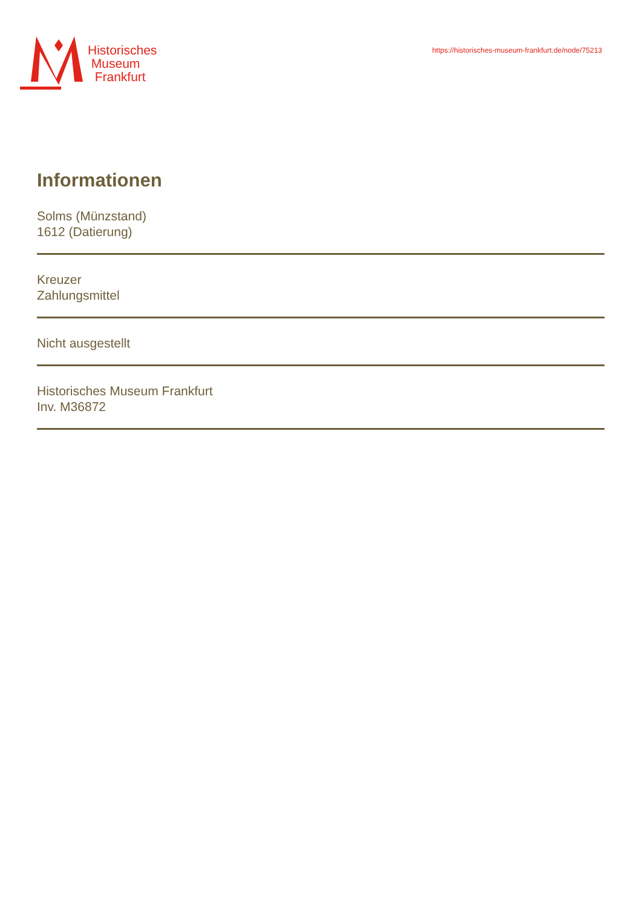Historisches
Museum
Frankfurt
https://historisches-museum-frankfurt.de/node/75213
Informationen
Solms (Münzstand)
1612 (Datierung)
Kreuzer
Zahlungsmittel
Nicht ausgestellt
Historisches Museum Frankfurt
Inv. M36872